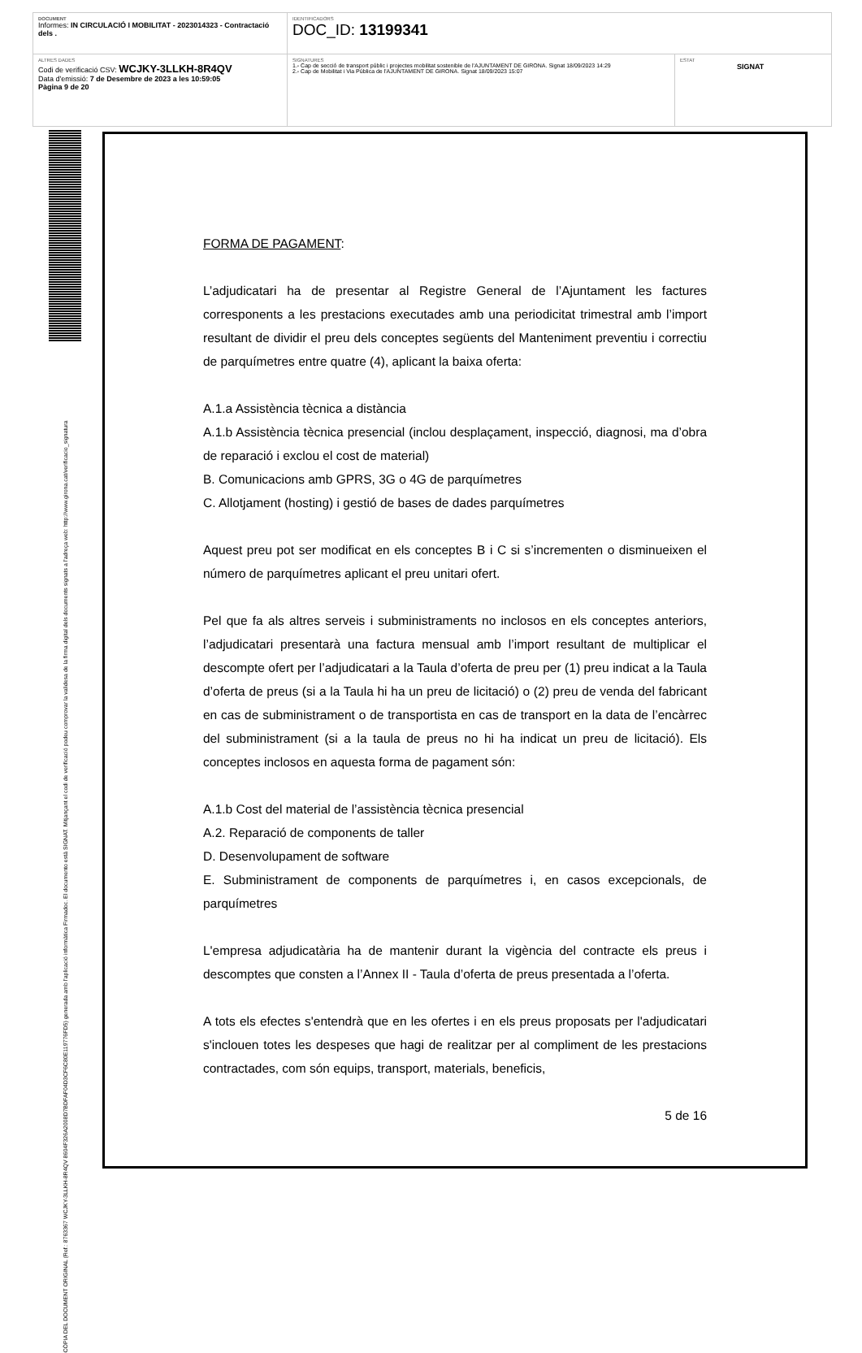| DOCUMENT Informes: IN CIRCULACIÓ I MOBILITAT - 2023014323 - Contractació dels . | IDENTIFICADORS DOC_ID: 13199341 | |
| ALTRES DADES Codi de verificació CSV: WCJKY-3LLKH-8R4QV Data d'emissió: 7 de Desembre de 2023 a les 10:59:05 Pàgina 9 de 20 | SIGNATURES 1.- Cap de secció de transport públic i projectes mobilitat sostenible de l'AJUNTAMENT DE GIRONA. Signat 18/09/2023 14:29 2.- Cap de Mobilitat i Via Pública de l'AJUNTAMENT DE GIRONA. Signat 18/09/2023 15:07 | ESTAT SIGNAT |
CÒPIA DEL DOCUMENT ORIGINAL (Ref.: 8763367 WCJKY-3LLKH-8R4QV 8604F326A2008D7BDFAF04D3CF6C80E119776FD5) generada amb l'aplicació informàtica Firmadoc. El documento està SIGNAT. Mitjançant el codi de verificació podeu comprovar la validesa de la firma digital dels documents signats a l'adreça web: http://www.girona.cat/verificacio_signatura
FORMA DE PAGAMENT:
L’adjudicatari ha de presentar al Registre General de l’Ajuntament les factures corresponents a les prestacions executades amb una periodicitat trimestral amb l’import resultant de dividir el preu dels conceptes següents del Manteniment preventiu i correctiu de parquímetres entre quatre (4), aplicant la baixa oferta:
A.1.a Assistència tècnica a distància
A.1.b Assistència tècnica presencial (inclou desplaçament, inspecció, diagnosi, ma d’obra de reparació i exclou el cost de material)
B. Comunicacions amb GPRS, 3G o 4G de parquímetres
C. Allotjament (hosting) i gestió de bases de dades parquímetres
Aquest preu pot ser modificat en els conceptes B i C si s’incrementen o disminueixen el número de parquímetres aplicant el preu unitari ofert.
Pel que fa als altres serveis i subministraments no inclosos en els conceptes anteriors, l’adjudicatari presentarà una factura mensual amb l’import resultant de multiplicar el descompte ofert per l’adjudicatari a la Taula d’oferta de preu per (1) preu indicat a la Taula d’oferta de preus (si a la Taula hi ha un preu de licitació) o (2) preu de venda del fabricant en cas de subministrament o de transportista en cas de transport en la data de l’encàrrec del subministrament (si a la taula de preus no hi ha indicat un preu de licitació). Els conceptes inclosos en aquesta forma de pagament són:
A.1.b Cost del material de l’assistència tècnica presencial
A.2. Reparació de components de taller
D. Desenvolupament de software
E. Subministrament de components de parquímetres i, en casos excepcionals, de parquímetres
L'empresa adjudicatària ha de mantenir durant la vigència del contracte els preus i descomptes que consten a l’Annex II - Taula d’oferta de preus presentada a l’oferta.
A tots els efectes s'entendrà que en les ofertes i en els preus proposats per l'adjudicatari s'inclouen totes les despeses que hagi de realitzar per al compliment de les prestacions contractades, com són equips, transport, materials, beneficis,
5 de 16